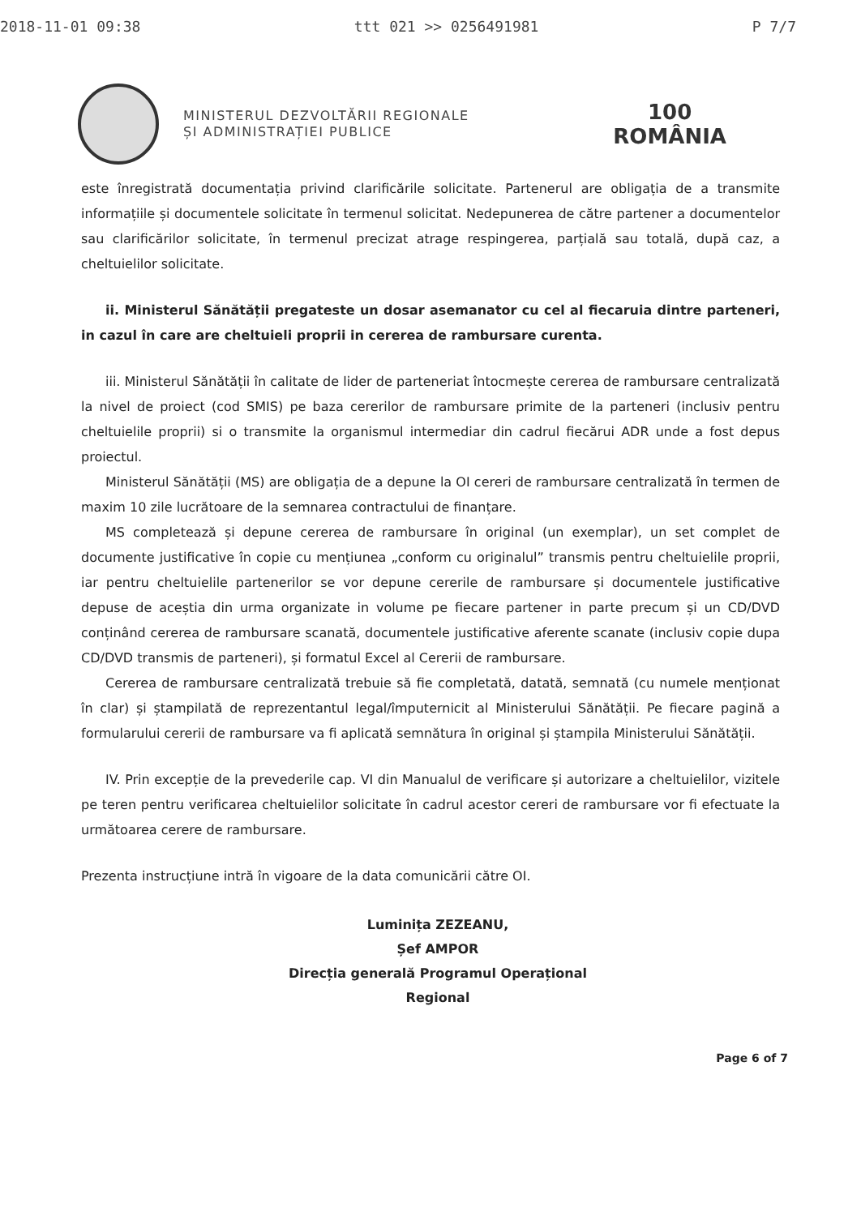2018-11-01 09:38 ttt 021 >> 0256491981 P 7/7
MINISTERUL DEZVOLTĂRII REGIONALE
ȘI ADMINISTRAȚIEI PUBLICE
100
ROMÂNIA
este înregistrată documentația privind clarificările solicitate. Partenerul are obligația de a transmite informațiile și documentele solicitate în termenul solicitat. Nedepunerea de către partener a documentelor sau clarificărilor solicitate, în termenul precizat atrage respingerea, parțială sau totală, după caz, a cheltuielilor solicitate.
ii. Ministerul Sănătății pregateste un dosar asemanator cu cel al fiecaruia dintre parteneri, in cazul în care are cheltuieli proprii in cererea de rambursare curenta.
iii. Ministerul Sănătății în calitate de lider de parteneriat întocmește cererea de rambursare centralizată la nivel de proiect (cod SMIS) pe baza cererilor de rambursare primite de la parteneri (inclusiv pentru cheltuielile proprii) si o transmite la organismul intermediar din cadrul fiecărui ADR unde a fost depus proiectul.
Ministerul Sănătății (MS) are obligația de a depune la OI cereri de rambursare centralizată în termen de maxim 10 zile lucrătoare de la semnarea contractului de finanțare.
MS completează și depune cererea de rambursare în original (un exemplar), un set complet de documente justificative în copie cu mențiunea „conform cu originalul” transmis pentru cheltuielile proprii, iar pentru cheltuielile partenerilor se vor depune cererile de rambursare și documentele justificative depuse de aceștia din urma organizate in volume pe fiecare partener in parte precum și un CD/DVD conținând cererea de rambursare scanată, documentele justificative aferente scanate (inclusiv copie dupa CD/DVD transmis de parteneri), și formatul Excel al Cererii de rambursare.
Cererea de rambursare centralizată trebuie să fie completată, datată, semnată (cu numele menționat în clar) și ștampilată de reprezentantul legal/împuternicit al Ministerului Sănătății. Pe fiecare pagină a formularului cererii de rambursare va fi aplicată semnătura în original și ștampila Ministerului Sănătății.
IV. Prin excepție de la prevederile cap. VI din Manualul de verificare și autorizare a cheltuielilor, vizitele pe teren pentru verificarea cheltuielilor solicitate în cadrul acestor cereri de rambursare vor fi efectuate la următoarea cerere de rambursare.
Prezenta instrucțiune intră în vigoare de la data comunicării către OI.
Luminița ZEZEANU,
Șef AMPOR
Direcția generală Programul Operațional Regional
Page 6 of 7